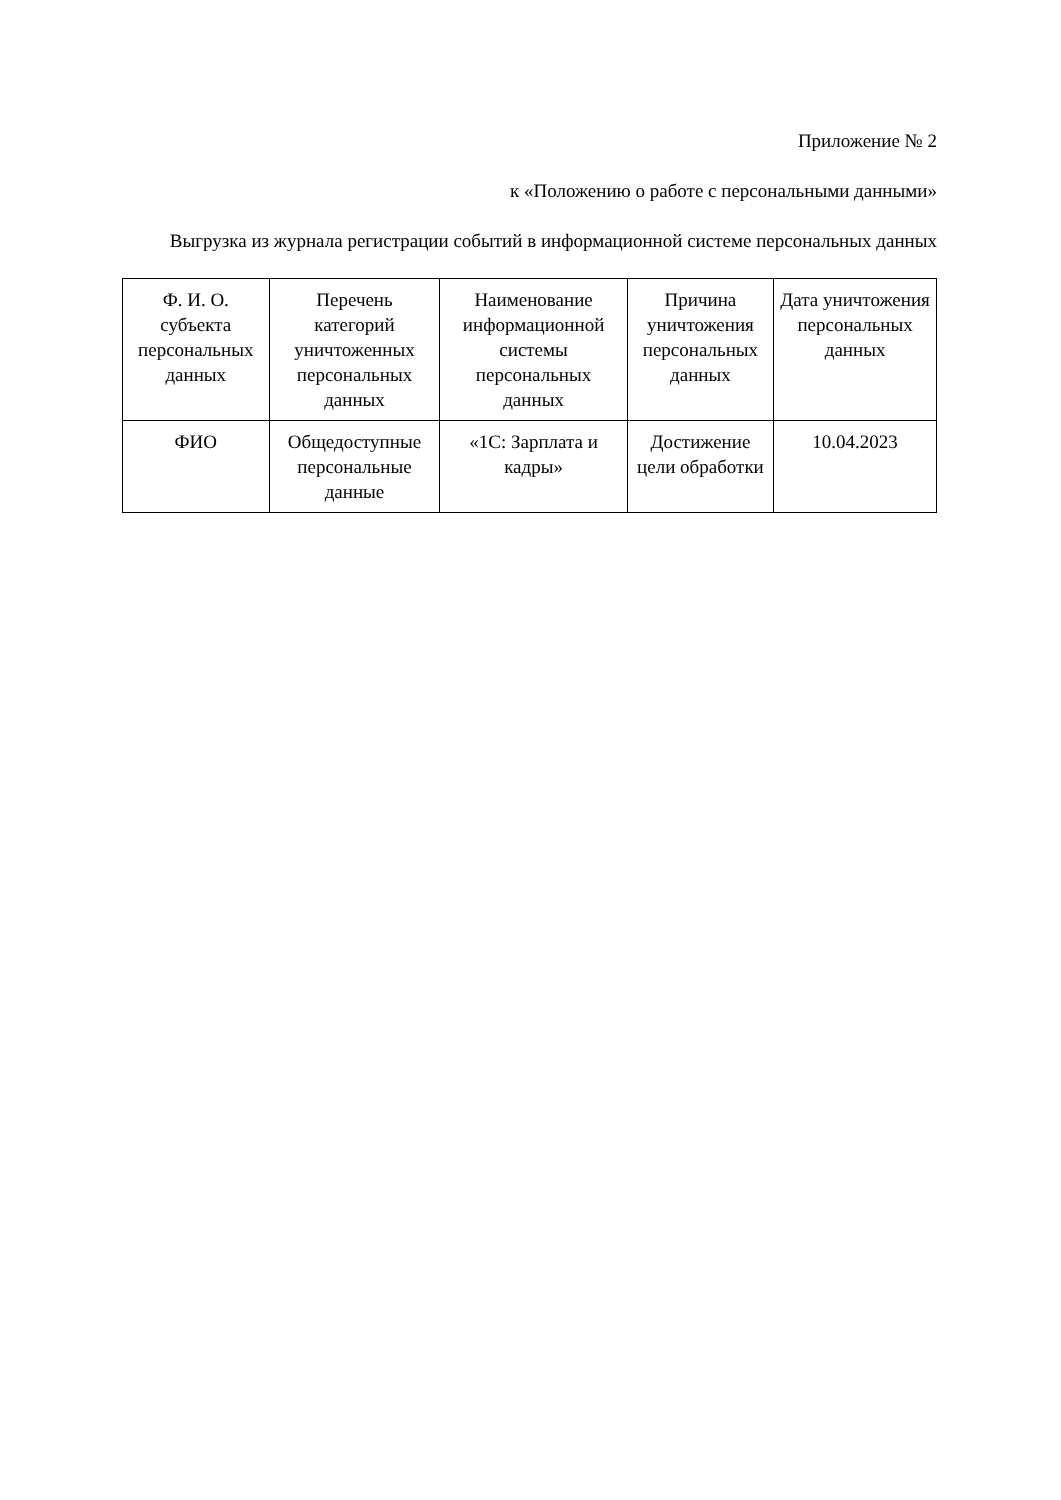Приложение № 2
к «Положению о работе с персональными данными»
Выгрузка из журнала регистрации событий в информационной системе персональных данных
| Ф. И. О. субъекта персональных данных | Перечень категорий уничтоженных персональных данных | Наименование информационной системы персональных данных | Причина уничтожения персональных данных | Дата уничтожения персональных данных |
| --- | --- | --- | --- | --- |
| ФИО | Общедоступные персональные данные | «1С: Зарплата и кадры» | Достижение цели обработки | 10.04.2023 |